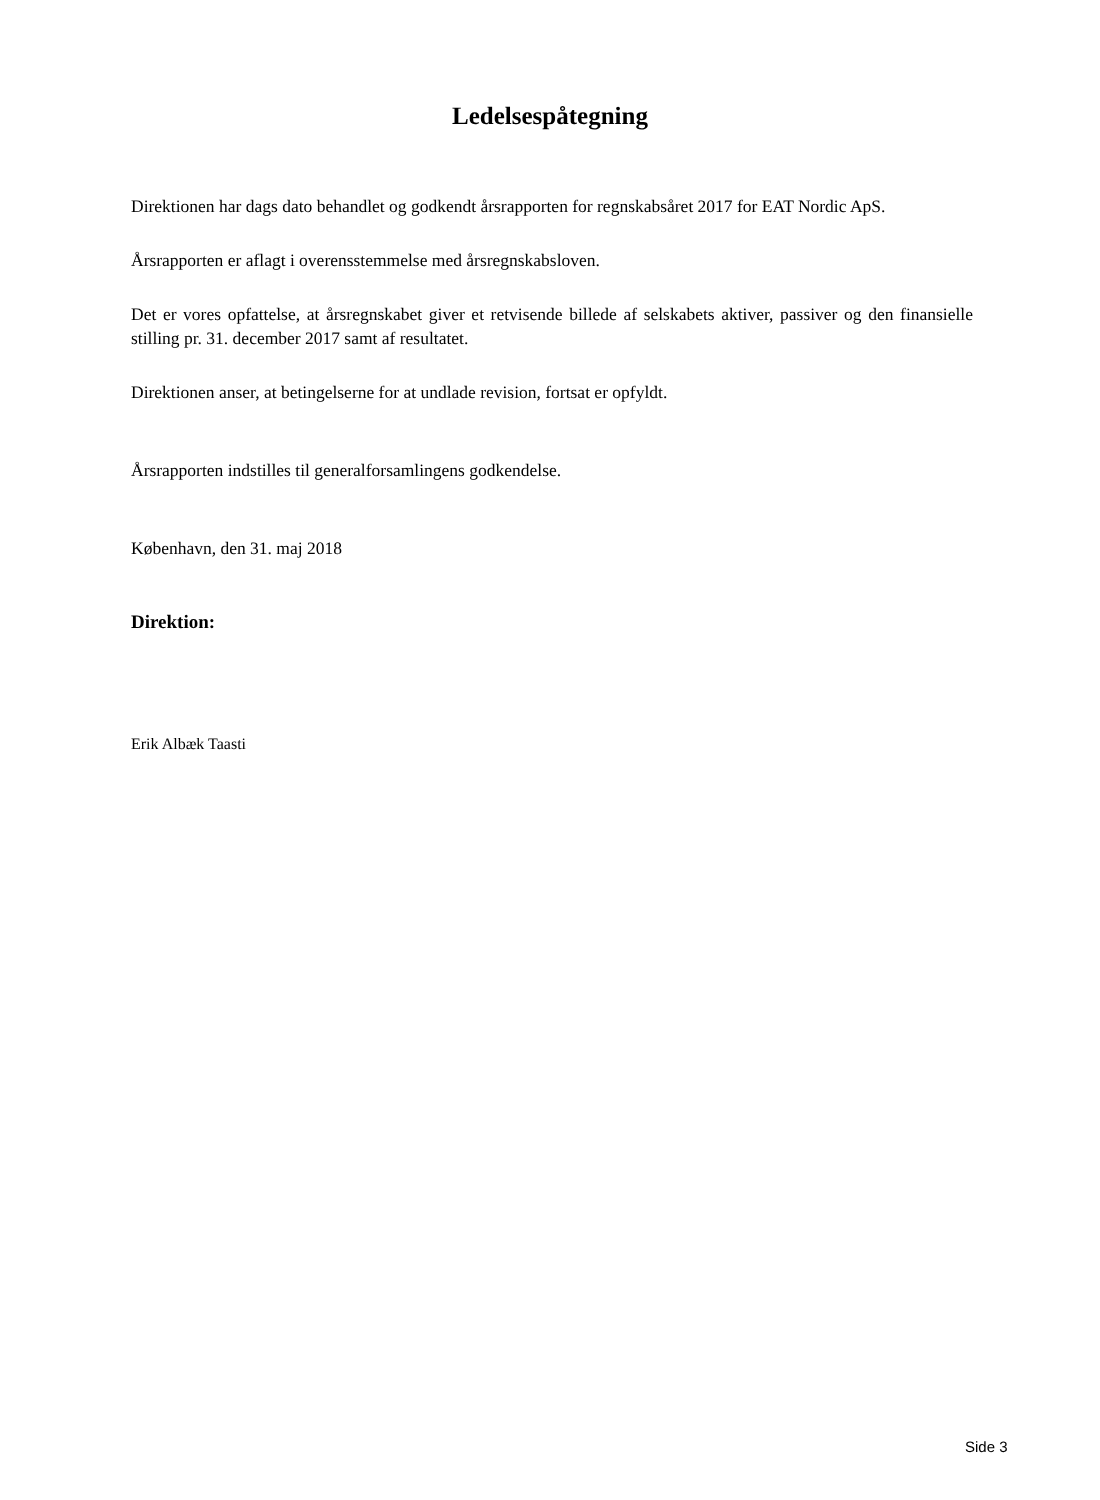Ledelsespåtegning
Direktionen har dags dato behandlet og godkendt årsrapporten for regnskabsåret 2017 for EAT Nordic ApS.
Årsrapporten er aflagt i overensstemmelse med årsregnskabsloven.
Det er vores opfattelse, at årsregnskabet giver et retvisende billede af selskabets aktiver, passiver og den finansielle stilling pr. 31. december 2017 samt af resultatet.
Direktionen anser, at betingelserne for at undlade revision, fortsat er opfyldt.
Årsrapporten indstilles til generalforsamlingens godkendelse.
København, den 31. maj 2018
Direktion:
Erik Albæk Taasti
Side 3